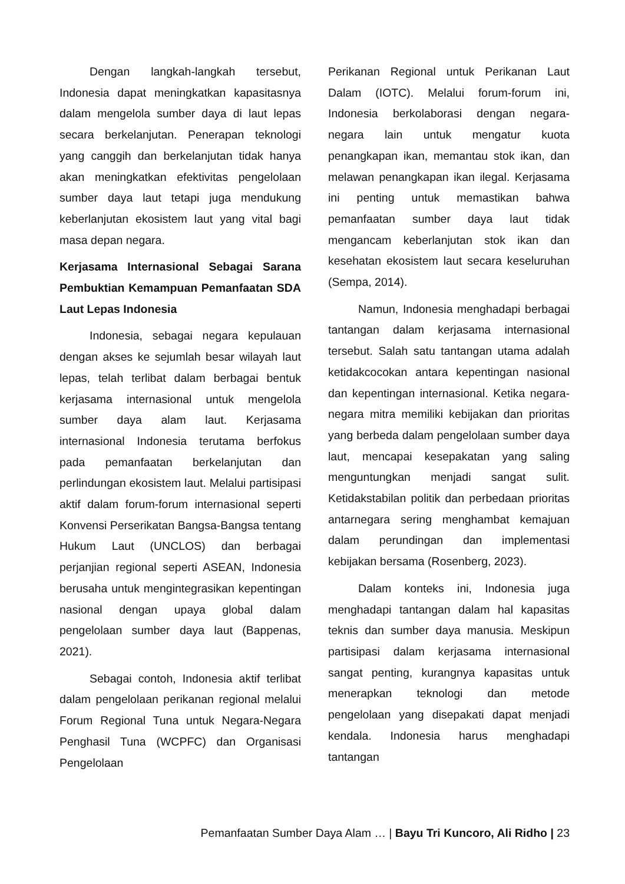Dengan langkah-langkah tersebut, Indonesia dapat meningkatkan kapasitasnya dalam mengelola sumber daya di laut lepas secara berkelanjutan. Penerapan teknologi yang canggih dan berkelanjutan tidak hanya akan meningkatkan efektivitas pengelolaan sumber daya laut tetapi juga mendukung keberlanjutan ekosistem laut yang vital bagi masa depan negara.
Kerjasama Internasional Sebagai Sarana Pembuktian Kemampuan Pemanfaatan SDA Laut Lepas Indonesia
Indonesia, sebagai negara kepulauan dengan akses ke sejumlah besar wilayah laut lepas, telah terlibat dalam berbagai bentuk kerjasama internasional untuk mengelola sumber daya alam laut. Kerjasama internasional Indonesia terutama berfokus pada pemanfaatan berkelanjutan dan perlindungan ekosistem laut. Melalui partisipasi aktif dalam forum-forum internasional seperti Konvensi Perserikatan Bangsa-Bangsa tentang Hukum Laut (UNCLOS) dan berbagai perjanjian regional seperti ASEAN, Indonesia berusaha untuk mengintegrasikan kepentingan nasional dengan upaya global dalam pengelolaan sumber daya laut (Bappenas, 2021).
Sebagai contoh, Indonesia aktif terlibat dalam pengelolaan perikanan regional melalui Forum Regional Tuna untuk Negara-Negara Penghasil Tuna (WCPFC) dan Organisasi Pengelolaan
Perikanan Regional untuk Perikanan Laut Dalam (IOTC). Melalui forum-forum ini, Indonesia berkolaborasi dengan negara-negara lain untuk mengatur kuota penangkapan ikan, memantau stok ikan, dan melawan penangkapan ikan ilegal. Kerjasama ini penting untuk memastikan bahwa pemanfaatan sumber daya laut tidak mengancam keberlanjutan stok ikan dan kesehatan ekosistem laut secara keseluruhan (Sempa, 2014).
Namun, Indonesia menghadapi berbagai tantangan dalam kerjasama internasional tersebut. Salah satu tantangan utama adalah ketidakcocokan antara kepentingan nasional dan kepentingan internasional. Ketika negara-negara mitra memiliki kebijakan dan prioritas yang berbeda dalam pengelolaan sumber daya laut, mencapai kesepakatan yang saling menguntungkan menjadi sangat sulit. Ketidakstabilan politik dan perbedaan prioritas antarnegara sering menghambat kemajuan dalam perundingan dan implementasi kebijakan bersama (Rosenberg, 2023).
Dalam konteks ini, Indonesia juga menghadapi tantangan dalam hal kapasitas teknis dan sumber daya manusia. Meskipun partisipasi dalam kerjasama internasional sangat penting, kurangnya kapasitas untuk menerapkan teknologi dan metode pengelolaan yang disepakati dapat menjadi kendala. Indonesia harus menghadapi tantangan
Pemanfaatan Sumber Daya Alam … | Bayu Tri Kuncoro, Ali Ridho | 23